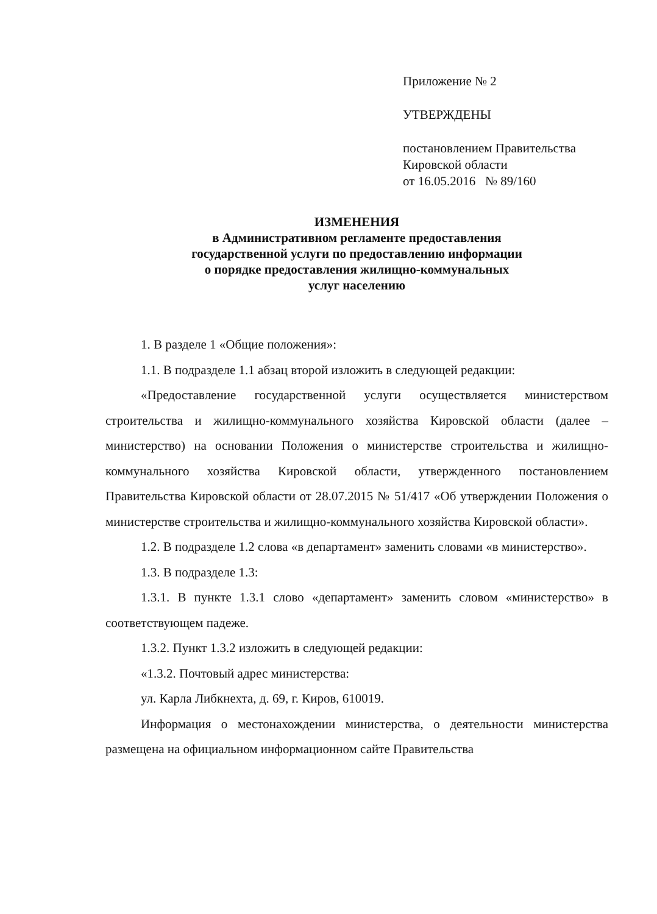Приложение № 2
УТВЕРЖДЕНЫ
постановлением Правительства
Кировской области
от 16.05.2016 № 89/160
ИЗМЕНЕНИЯ
в Административном регламенте предоставления
государственной услуги по предоставлению информации
о порядке предоставления жилищно-коммунальных
услуг населению
1. В разделе 1 «Общие положения»:
1.1. В подразделе 1.1 абзац второй изложить в следующей редакции:
«Предоставление государственной услуги осуществляется министерством строительства и жилищно-коммунального хозяйства Кировской области (далее – министерство) на основании Положения о министерстве строительства и жилищно-коммунального хозяйства Кировской области, утвержденного постановлением Правительства Кировской области от 28.07.2015 № 51/417 «Об утверждении Положения о министерстве строительства и жилищно-коммунального хозяйства Кировской области».
1.2. В подразделе 1.2 слова «в департамент» заменить словами «в министерство».
1.3. В подразделе 1.3:
1.3.1. В пункте 1.3.1 слово «департамент» заменить словом «министерство» в соответствующем падеже.
1.3.2. Пункт 1.3.2 изложить в следующей редакции:
«1.3.2. Почтовый адрес министерства:
ул. Карла Либкнехта, д. 69, г. Киров, 610019.
Информация о местонахождении министерства, о деятельности министерства размещена на официальном информационном сайте Правительства